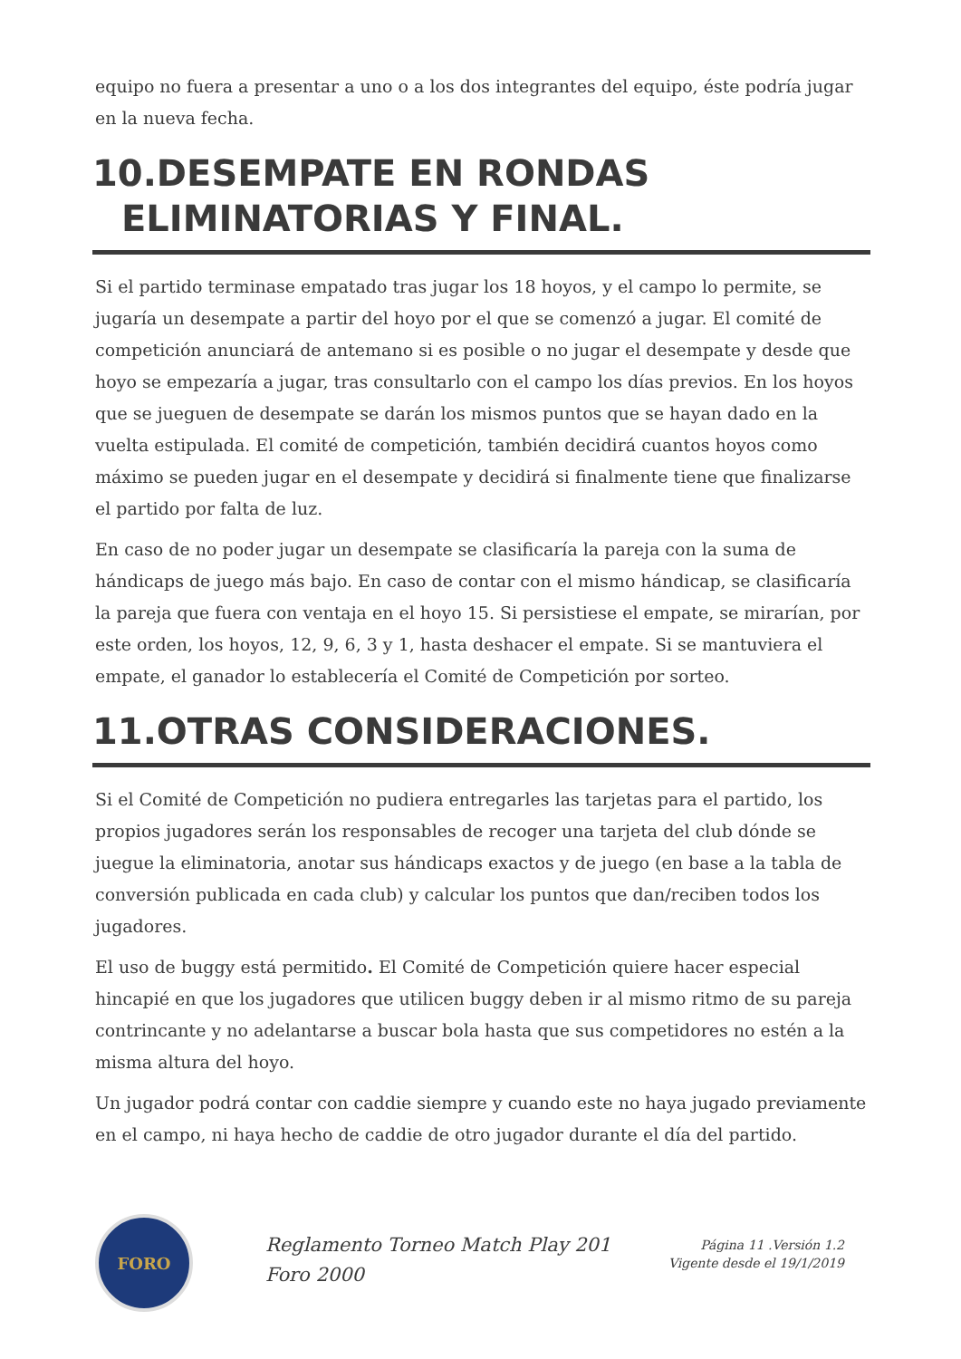equipo no fuera a presentar a uno o a los dos integrantes del equipo, éste podría jugar en la nueva fecha.
10.DESEMPATE EN RONDAS
ELIMINATORIAS Y FINAL.
Si el partido terminase empatado tras jugar los 18 hoyos, y el campo lo permite, se jugaría un desempate a partir del hoyo por el que se comenzó a jugar. El comité de competición anunciará de antemano si es posible o no jugar el desempate y desde que hoyo se empezaría a jugar, tras consultarlo con el campo los días previos. En los hoyos que se jueguen de desempate se darán los mismos puntos que se hayan dado en la vuelta estipulada. El comité de competición, también decidirá cuantos hoyos como máximo se pueden jugar en el desempate y decidirá si finalmente tiene que finalizarse el partido por falta de luz.
En caso de no poder jugar un desempate se clasificaría la pareja con la suma de hándicaps de juego más bajo. En caso de contar con el mismo hándicap, se clasificaría la pareja que fuera con ventaja en el hoyo 15. Si persistiese el empate, se mirarían, por este orden, los hoyos, 12, 9, 6, 3 y 1, hasta deshacer el empate. Si se mantuviera el empate, el ganador lo establecería el Comité de Competición por sorteo.
11.OTRAS CONSIDERACIONES.
Si el Comité de Competición no pudiera entregarles las tarjetas para el partido, los propios jugadores serán los responsables de recoger una tarjeta del club dónde se juegue la eliminatoria, anotar sus hándicaps exactos y de juego (en base a la tabla de conversión publicada en cada club) y calcular los puntos que dan/reciben todos los jugadores.
El uso de buggy está permitido. El Comité de Competición quiere hacer especial hincapié en que los jugadores que utilicen buggy deben ir al mismo ritmo de su pareja contrincante y no adelantarse a buscar bola hasta que sus competidores no estén a la misma altura del hoyo.
Un jugador podrá contar con caddie siempre y cuando este no haya jugado previamente en el campo, ni haya hecho de caddie de otro jugador durante el día del partido.
FORO
Reglamento Torneo Match Play 201
Foro 2000
Página 11 .Versión 1.2
Vigente desde el 19/1/2019